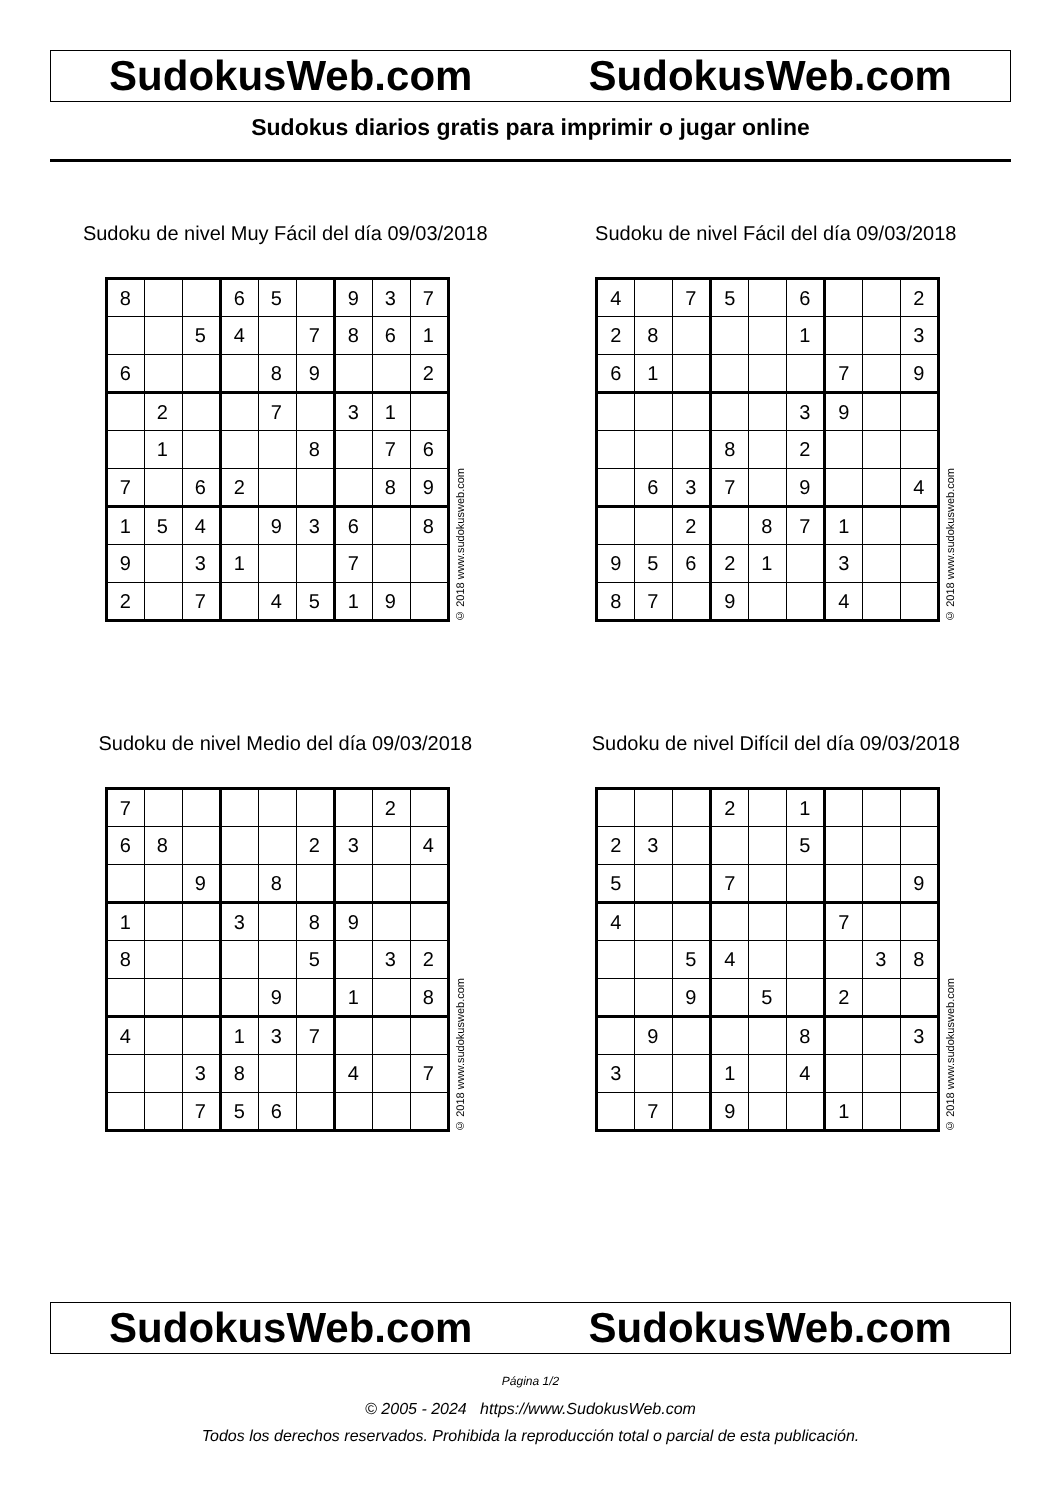SudokusWeb.com SudokusWeb.com
Sudokus diarios gratis para imprimir o jugar online
Sudoku de nivel Muy Fácil del día 09/03/2018
| 8 | | | 6 | 5 | | 9 | 3 | 7 |
| | | 5 | 4 | | 7 | 8 | 6 | 1 |
| 6 | | | | 8 | 9 | | | 2 |
| | 2 | | | 7 | | 3 | 1 | |
| | 1 | | | | 8 | | 7 | 6 |
| 7 | | 6 | 2 | | | | 8 | 9 |
| 1 | 5 | 4 | | 9 | 3 | 6 | | 8 |
| 9 | | 3 | 1 | | | 7 | | |
| 2 | | 7 | | 4 | 5 | 1 | 9 | |
© 2018 www.sudokusweb.com
Sudoku de nivel Fácil del día 09/03/2018
| 4 | | 7 | 5 | | 6 | | | 2 |
| 2 | 8 | | | | 1 | | | 3 |
| 6 | 1 | | | | | 7 | | 9 |
| | | | | | 3 | 9 | | |
| | | | 8 | | 2 | | | |
| | 6 | 3 | 7 | | 9 | | | 4 |
| | | 2 | | 8 | 7 | 1 | | |
| 9 | 5 | 6 | 2 | 1 | | 3 | | |
| 8 | 7 | | 9 | | | 4 | | |
© 2018 www.sudokusweb.com
Sudoku de nivel Medio del día 09/03/2018
| 7 | | | | | | | 2 | |
| 6 | 8 | | | | 2 | 3 | | 4 |
| | | 9 | | 8 | | | | |
| 1 | | | 3 | | 8 | 9 | | |
| 8 | | | | | 5 | | 3 | 2 |
| | | | | 9 | | 1 | | 8 |
| 4 | | | 1 | 3 | 7 | | | |
| | | 3 | 8 | | | 4 | | 7 |
| | | 7 | 5 | 6 | | | | |
© 2018 www.sudokusweb.com
Sudoku de nivel Difícil del día 09/03/2018
| | | | 2 | | 1 | | | |
| 2 | 3 | | | | 5 | | | |
| 5 | | | 7 | | | | | 9 |
| 4 | | | | | | 7 | | |
| | | 5 | 4 | | | | 3 | 8 |
| | | 9 | | 5 | | 2 | | |
| | 9 | | | | 8 | | | 3 |
| 3 | | | 1 | | 4 | | | |
| | 7 | | 9 | | | 1 | | |
© 2018 www.sudokusweb.com
SudokusWeb.com SudokusWeb.com
Página 1/2
© 2005 - 2024 https://www.SudokusWeb.com
Todos los derechos reservados. Prohibida la reproducción total o parcial de esta publicación.